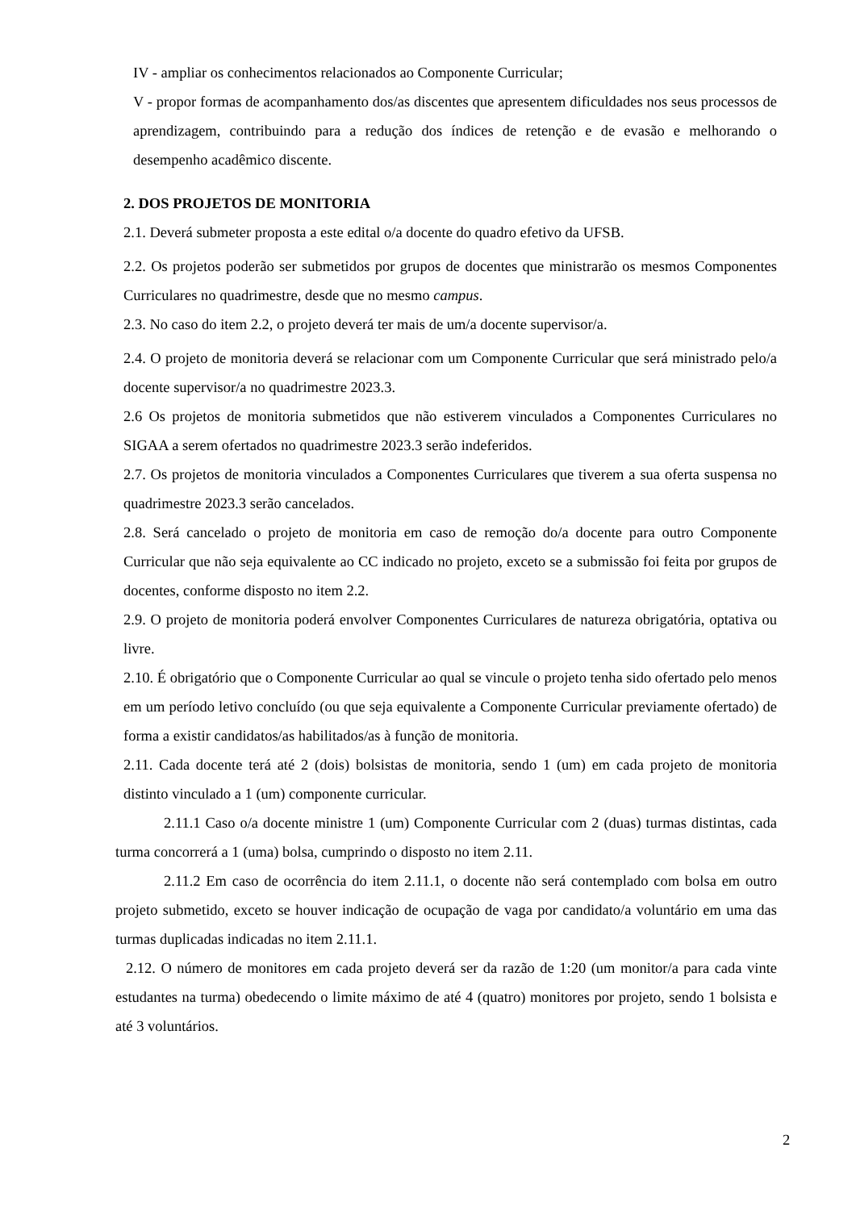IV - ampliar os conhecimentos relacionados ao Componente Curricular;
V - propor formas de acompanhamento dos/as discentes que apresentem dificuldades nos seus processos de aprendizagem, contribuindo para a redução dos índices de retenção e de evasão e melhorando o desempenho acadêmico discente.
2. DOS PROJETOS DE MONITORIA
2.1. Deverá submeter proposta a este edital o/a docente do quadro efetivo da UFSB.
2.2. Os projetos poderão ser submetidos por grupos de docentes que ministrarão os mesmos Componentes Curriculares no quadrimestre, desde que no mesmo campus.
2.3. No caso do item 2.2, o projeto deverá ter mais de um/a docente supervisor/a.
2.4. O projeto de monitoria deverá se relacionar com um Componente Curricular que será ministrado pelo/a docente supervisor/a no quadrimestre 2023.3.
2.6 Os projetos de monitoria submetidos que não estiverem vinculados a Componentes Curriculares no SIGAA a serem ofertados no quadrimestre 2023.3 serão indeferidos.
2.7. Os projetos de monitoria vinculados a Componentes Curriculares que tiverem a sua oferta suspensa no quadrimestre 2023.3 serão cancelados.
2.8. Será cancelado o projeto de monitoria em caso de remoção do/a docente para outro Componente Curricular que não seja equivalente ao CC indicado no projeto, exceto se a submissão foi feita por grupos de docentes, conforme disposto no item 2.2.
2.9. O projeto de monitoria poderá envolver Componentes Curriculares de natureza obrigatória, optativa ou livre.
2.10. É obrigatório que o Componente Curricular ao qual se vincule o projeto tenha sido ofertado pelo menos em um período letivo concluído (ou que seja equivalente a Componente Curricular previamente ofertado) de forma a existir candidatos/as habilitados/as à função de monitoria.
2.11. Cada docente terá até 2 (dois) bolsistas de monitoria, sendo 1 (um) em cada projeto de monitoria distinto vinculado a 1 (um) componente curricular.
2.11.1 Caso o/a docente ministre 1 (um) Componente Curricular com 2 (duas) turmas distintas, cada turma concorrerá a 1 (uma) bolsa, cumprindo o disposto no item 2.11.
2.11.2 Em caso de ocorrência do item 2.11.1, o docente não será contemplado com bolsa em outro projeto submetido, exceto se houver indicação de ocupação de vaga por candidato/a voluntário em uma das turmas duplicadas indicadas no item 2.11.1.
2.12. O número de monitores em cada projeto deverá ser da razão de 1:20 (um monitor/a para cada vinte estudantes na turma) obedecendo o limite máximo de até 4 (quatro) monitores por projeto, sendo 1 bolsista e até 3 voluntários.
2